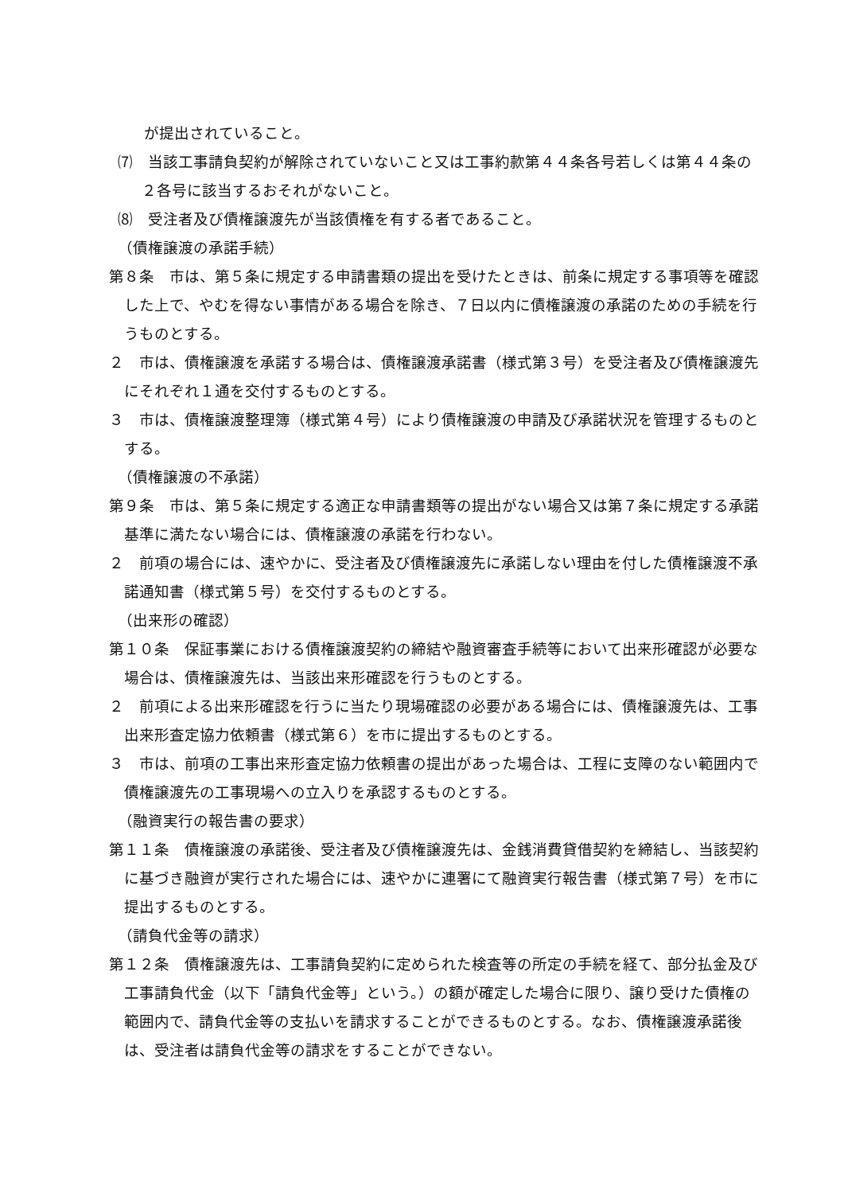が提出されていること。
⑺　当該工事請負契約が解除されていないこと又は工事約款第４４条各号若しくは第４４条の２各号に該当するおそれがないこと。
⑻　受注者及び債権譲渡先が当該債権を有する者であること。
（債権譲渡の承諾手続）
第８条　市は、第５条に規定する申請書類の提出を受けたときは、前条に規定する事項等を確認した上で、やむを得ない事情がある場合を除き、７日以内に債権譲渡の承諾のための手続を行うものとする。
２　市は、債権譲渡を承諾する場合は、債権譲渡承諾書（様式第３号）を受注者及び債権譲渡先にそれぞれ１通を交付するものとする。
３　市は、債権譲渡整理簿（様式第４号）により債権譲渡の申請及び承諾状況を管理するものとする。
（債権譲渡の不承諾）
第９条　市は、第５条に規定する適正な申請書類等の提出がない場合又は第７条に規定する承諾基準に満たない場合には、債権譲渡の承諾を行わない。
２　前項の場合には、速やかに、受注者及び債権譲渡先に承諾しない理由を付した債権譲渡不承諾通知書（様式第５号）を交付するものとする。
（出来形の確認）
第１０条　保証事業における債権譲渡契約の締結や融資審査手続等において出来形確認が必要な場合は、債権譲渡先は、当該出来形確認を行うものとする。
２　前項による出来形確認を行うに当たり現場確認の必要がある場合には、債権譲渡先は、工事出来形査定協力依頼書（様式第６）を市に提出するものとする。
３　市は、前項の工事出来形査定協力依頼書の提出があった場合は、工程に支障のない範囲内で債権譲渡先の工事現場への立入りを承認するものとする。
（融資実行の報告書の要求）
第１１条　債権譲渡の承諾後、受注者及び債権譲渡先は、金銭消費貸借契約を締結し、当該契約に基づき融資が実行された場合には、速やかに連署にて融資実行報告書（様式第７号）を市に提出するものとする。
（請負代金等の請求）
第１２条　債権譲渡先は、工事請負契約に定められた検査等の所定の手続を経て、部分払金及び工事請負代金（以下「請負代金等」という。）の額が確定した場合に限り、譲り受けた債権の範囲内で、請負代金等の支払いを請求することができるものとする。なお、債権譲渡承諾後は、受注者は請負代金等の請求をすることができない。